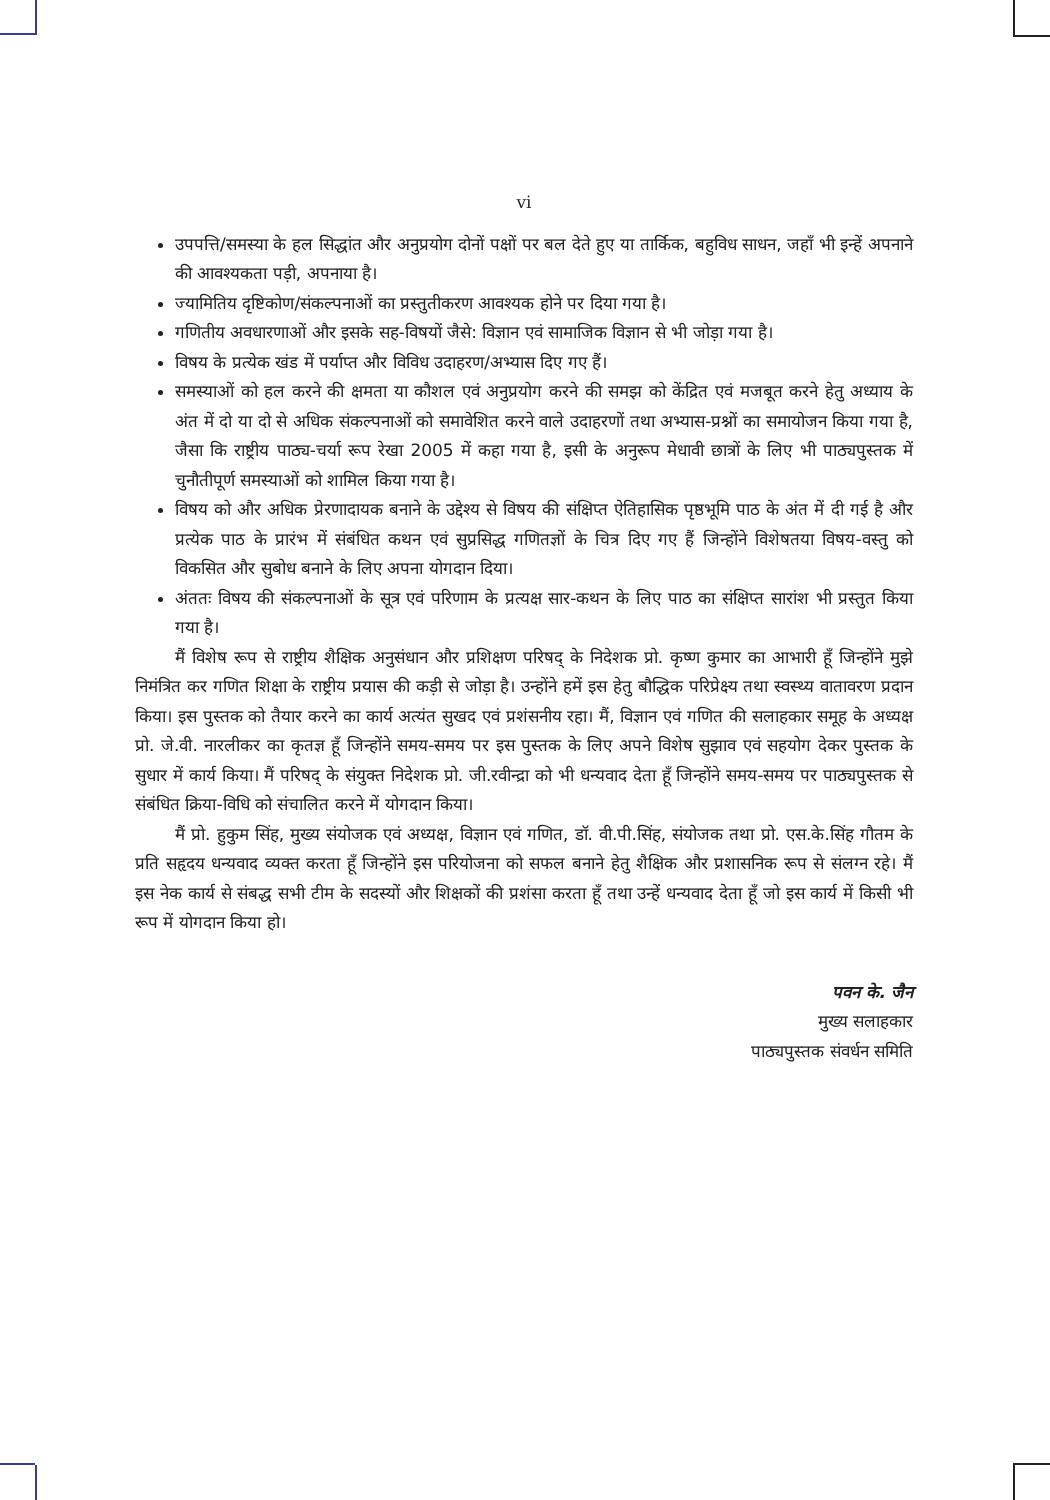vi
उपपत्ति/समस्या के हल सिद्धांत और अनुप्रयोग दोनों पक्षों पर बल देते हुए या तार्किक, बहुविध साधन, जहाँ भी इन्हें अपनाने की आवश्यकता पड़ी, अपनाया है।
ज्यामितिय दृष्टिकोण/संकल्पनाओं का प्रस्तुतीकरण आवश्यक होने पर दिया गया है।
गणितीय अवधारणाओं और इसके सह-विषयों जैसे: विज्ञान एवं सामाजिक विज्ञान से भी जोड़ा गया है।
विषय के प्रत्येक खंड में पर्याप्त और विविध उदाहरण/अभ्यास दिए गए हैं।
समस्याओं को हल करने की क्षमता या कौशल एवं अनुप्रयोग करने की समझ को केंद्रित एवं मजबूत करने हेतु अध्याय के अंत में दो या दो से अधिक संकल्पनाओं को समावेशित करने वाले उदाहरणों तथा अभ्यास-प्रश्नों का समायोजन किया गया है, जैसा कि राष्ट्रीय पाठ्य-चर्या रूप रेखा 2005 में कहा गया है, इसी के अनुरूप मेधावी छात्रों के लिए भी पाठ्यपुस्तक में चुनौतीपूर्ण समस्याओं को शामिल किया गया है।
विषय को और अधिक प्रेरणादायक बनाने के उद्देश्य से विषय की संक्षिप्त ऐतिहासिक पृष्ठभूमि पाठ के अंत में दी गई है और प्रत्येक पाठ के प्रारंभ में संबंधित कथन एवं सुप्रसिद्ध गणितज्ञों के चित्र दिए गए हैं जिन्होंने विशेषतया विषय-वस्तु को विकसित और सुबोध बनाने के लिए अपना योगदान दिया।
अंततः विषय की संकल्पनाओं के सूत्र एवं परिणाम के प्रत्यक्ष सार-कथन के लिए पाठ का संक्षिप्त सारांश भी प्रस्तुत किया गया है।
मैं विशेष रूप से राष्ट्रीय शैक्षिक अनुसंधान और प्रशिक्षण परिषद् के निदेशक प्रो. कृष्ण कुमार का आभारी हूँ जिन्होंने मुझे निमंत्रित कर गणित शिक्षा के राष्ट्रीय प्रयास की कड़ी से जोड़ा है। उन्होंने हमें इस हेतु बौद्धिक परिप्रेक्ष्य तथा स्वस्थ्य वातावरण प्रदान किया। इस पुस्तक को तैयार करने का कार्य अत्यंत सुखद एवं प्रशंसनीय रहा। मैं, विज्ञान एवं गणित की सलाहकार समूह के अध्यक्ष प्रो. जे.वी. नारलीकर का कृतज्ञ हूँ जिन्होंने समय-समय पर इस पुस्तक के लिए अपने विशेष सुझाव एवं सहयोग देकर पुस्तक के सुधार में कार्य किया। मैं परिषद् के संयुक्त निदेशक प्रो. जी.रवीन्द्रा को भी धन्यवाद देता हूँ जिन्होंने समय-समय पर पाठ्यपुस्तक से संबंधित क्रिया-विधि को संचालित करने में योगदान किया।
मैं प्रो. हुकुम सिंह, मुख्य संयोजक एवं अध्यक्ष, विज्ञान एवं गणित, डॉ. वी.पी.सिंह, संयोजक तथा प्रो. एस.के.सिंह गौतम के प्रति सहृदय धन्यवाद व्यक्त करता हूँ जिन्होंने इस परियोजना को सफल बनाने हेतु शैक्षिक और प्रशासनिक रूप से संलग्न रहे। मैं इस नेक कार्य से संबद्ध सभी टीम के सदस्यों और शिक्षकों की प्रशंसा करता हूँ तथा उन्हें धन्यवाद देता हूँ जो इस कार्य में किसी भी रूप में योगदान किया हो।
पवन के. जैन
मुख्य सलाहकार
पाठ्यपुस्तक संवर्धन समिति